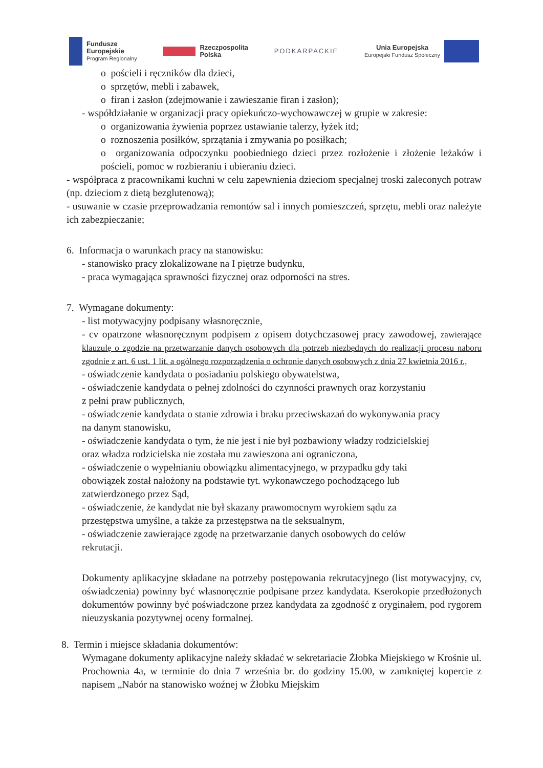Fundusze
Europejskie
Program Regionalny
Rzeczpospolita
Polska
PODKARPACKIE
Unia Europejska
Europejski Fundusz Społeczny
o pościeli i ręczników dla dzieci,
o sprzętów, mebli i zabawek,
o firan i zasłon (zdejmowanie i zawieszanie firan i zasłon);
- współdziałanie w organizacji pracy opiekuńczo-wychowawczej w grupie w zakresie:
o organizowania żywienia poprzez ustawianie talerzy, łyżek itd;
o roznoszenia posiłków, sprzątania i zmywania po posiłkach;
o organizowania odpoczynku poobiedniego dzieci przez rozłożenie i złożenie leżaków i pościeli, pomoc w rozbieraniu i ubieraniu dzieci.
- współpraca z pracownikami kuchni w celu zapewnienia dzieciom specjalnej troski zaleconych potraw (np. dzieciom z dietą bezglutenową);
- usuwanie w czasie przeprowadzania remontów sal i innych pomieszczeń, sprzętu, mebli oraz należyte ich zabezpieczanie;
6. Informacja o warunkach pracy na stanowisku:
- stanowisko pracy zlokalizowane na I piętrze budynku,
- praca wymagająca sprawności fizycznej oraz odporności na stres.
7. Wymagane dokumenty:
- list motywacyjny podpisany własnoręcznie,
- cv opatrzone własnoręcznym podpisem z opisem dotychczasowej pracy zawodowej, zawierające klauzulę o zgodzie na przetwarzanie danych osobowych dla potrzeb niezbędnych do realizacji procesu naboru zgodnie z art. 6 ust. 1 lit. a ogólnego rozporządzenia o ochronie danych osobowych z dnia 27 kwietnia 2016 r.,
- oświadczenie kandydata o posiadaniu polskiego obywatelstwa,
- oświadczenie kandydata o pełnej zdolności do czynności prawnych oraz korzystaniu
z pełni praw publicznych,
- oświadczenie kandydata o stanie zdrowia i braku przeciwskazań do wykonywania pracy
na danym stanowisku,
- oświadczenie kandydata o tym, że nie jest i nie był pozbawiony władzy rodzicielskiej
oraz władza rodzicielska nie została mu zawieszona ani ograniczona,
- oświadczenie o wypełnianiu obowiązku alimentacyjnego, w przypadku gdy taki
obowiązek został nałożony na podstawie tyt. wykonawczego pochodzącego lub
zatwierdzonego przez Sąd,
- oświadczenie, że kandydat nie był skazany prawomocnym wyrokiem sądu za
przestępstwa umyślne, a także za przestępstwa na tle seksualnym,
- oświadczenie zawierające zgodę na przetwarzanie danych osobowych do celów
rekrutacji.
Dokumenty aplikacyjne składane na potrzeby postępowania rekrutacyjnego (list motywacyjny, cv, oświadczenia) powinny być własnoręcznie podpisane przez kandydata. Kserokopie przedłożonych dokumentów powinny być poświadczone przez kandydata za zgodność z oryginałem, pod rygorem nieuzyskania pozytywnej oceny formalnej.
8. Termin i miejsce składania dokumentów:
Wymagane dokumenty aplikacyjne należy składać w sekretariacie Żłobka Miejskiego w Krośnie ul. Prochownia 4a, w terminie do dnia 7 września br. do godziny 15.00, w zamkniętej kopercie z napisem „Nabór na stanowisko woźnej w Żłobku Miejskim